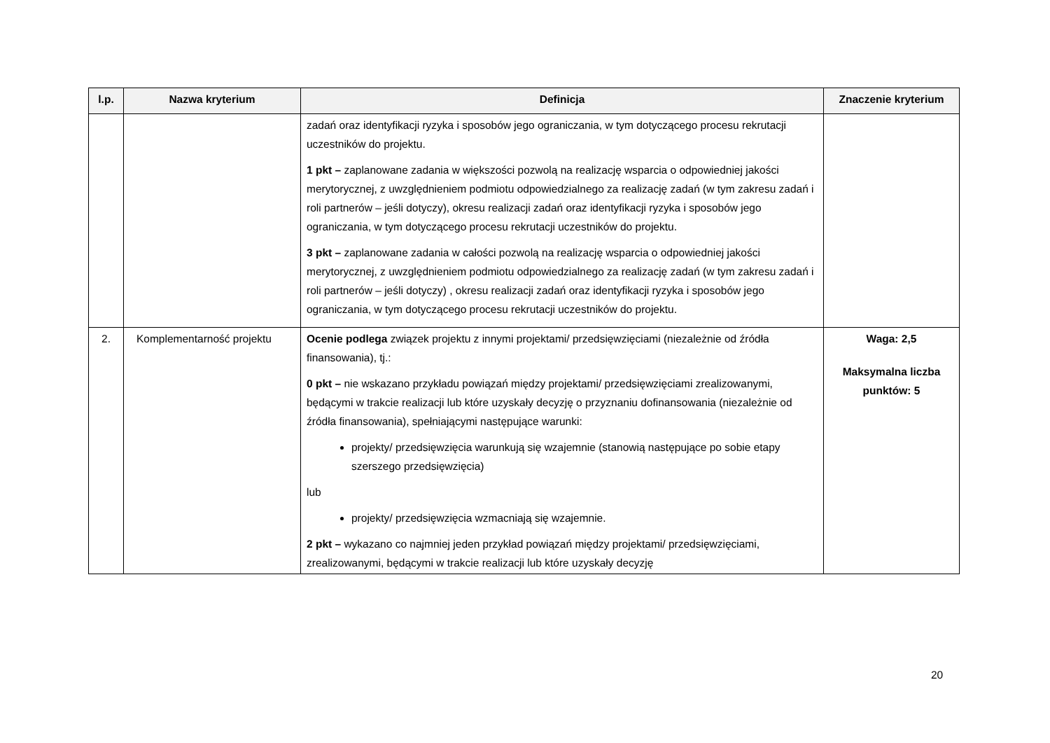| l.p. | Nazwa kryterium | Definicja | Znaczenie kryterium |
| --- | --- | --- | --- |
| | | zadań oraz identyfikacji ryzyka i sposobów jego ograniczania, w tym dotyczącego procesu rekrutacji uczestników do projektu. 1 pkt – zaplanowane zadania w większości pozwolą na realizację wsparcia o odpowiedniej jakości merytorycznej, z uwzględnieniem podmiotu odpowiedzialnego za realizację zadań (w tym zakresu zadań i roli partnerów – jeśli dotyczy), okresu realizacji zadań oraz identyfikacji ryzyka i sposobów jego ograniczania, w tym dotyczącego procesu rekrutacji uczestników do projektu. 3 pkt – zaplanowane zadania w całości pozwolą na realizację wsparcia o odpowiedniej jakości merytorycznej, z uwzględnieniem podmiotu odpowiedzialnego za realizację zadań (w tym zakresu zadań i roli partnerów – jeśli dotyczy) , okresu realizacji zadań oraz identyfikacji ryzyka i sposobów jego ograniczania, w tym dotyczącego procesu rekrutacji uczestników do projektu. | |
| 2. | Komplementarność projektu | Ocenie podlega związek projektu z innymi projektami/ przedsięwzięciami (niezależnie od źródła finansowania), tj.: 0 pkt – nie wskazano przykładu powiązań między projektami/ przedsięwzięciami zrealizowanymi, będącymi w trakcie realizacji lub które uzyskały decyzję o przyznaniu dofinansowania (niezależnie od źródła finansowania), spełniającymi następujące warunki: projekty/ przedsięwzięcia warunkują się wzajemnie (stanowią następujące po sobie etapy szerszego przedsięwzięcia) lub projekty/ przedsięwzięcia wzmacniają się wzajemnie. 2 pkt – wykazano co najmniej jeden przykład powiązań między projektami/ przedsięwzięciami, zrealizowanymi, będącymi w trakcie realizacji lub które uzyskały decyzję | Waga: 2,5 Maksymalna liczba punktów: 5 |
20